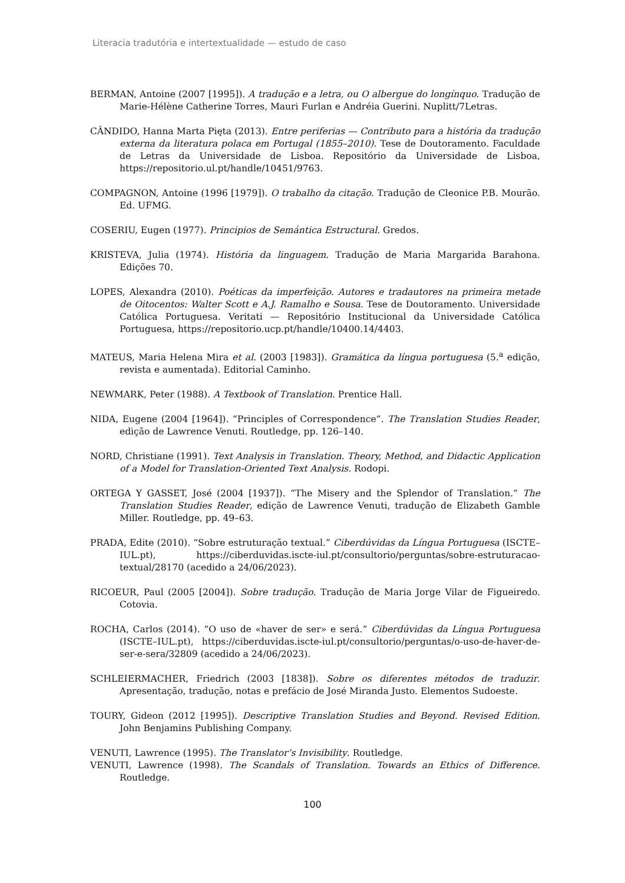Literacia tradutória e intertextualidade — estudo de caso
BERMAN, Antoine (2007 [1995]). A tradução e a letra, ou O albergue do longínquo. Tradução de Marie-Hélène Catherine Torres, Mauri Furlan e Andréia Guerini. Nuplitt/7Letras.
CÂNDIDO, Hanna Marta Pięta (2013). Entre periferias — Contributo para a história da tradução externa da literatura polaca em Portugal (1855–2010). Tese de Doutoramento. Faculdade de Letras da Universidade de Lisboa. Repositório da Universidade de Lisboa, https://repositorio.ul.pt/handle/10451/9763.
COMPAGNON, Antoine (1996 [1979]). O trabalho da citação. Tradução de Cleonice P.B. Mourão. Ed. UFMG.
COSERIU, Eugen (1977). Principios de Semántica Estructural. Gredos.
KRISTEVA, Julia (1974). História da linguagem. Tradução de Maria Margarida Barahona. Edições 70.
LOPES, Alexandra (2010). Poéticas da imperfeição. Autores e tradautores na primeira metade de Oitocentos: Walter Scott e A.J. Ramalho e Sousa. Tese de Doutoramento. Universidade Católica Portuguesa. Veritati — Repositório Institucional da Universidade Católica Portuguesa, https://repositorio.ucp.pt/handle/10400.14/4403.
MATEUS, Maria Helena Mira et al. (2003 [1983]). Gramática da língua portuguesa (5.<sup>a</sup> edição, revista e aumentada). Editorial Caminho.
NEWMARK, Peter (1988). A Textbook of Translation. Prentice Hall.
NIDA, Eugene (2004 [1964]). “Principles of Correspondence”. The Translation Studies Reader, edição de Lawrence Venuti. Routledge, pp. 126–140.
NORD, Christiane (1991). Text Analysis in Translation. Theory, Method, and Didactic Application of a Model for Translation-Oriented Text Analysis. Rodopi.
ORTEGA Y GASSET, José (2004 [1937]). “The Misery and the Splendor of Translation.” The Translation Studies Reader, edição de Lawrence Venuti, tradução de Elizabeth Gamble Miller. Routledge, pp. 49–63.
PRADA, Edite (2010). “Sobre estruturação textual.” Ciberdúvidas da Língua Portuguesa (ISCTE–IUL.pt), https://ciberduvidas.iscte-iul.pt/consultorio/perguntas/sobre-estruturacao-textual/28170 (acedido a 24/06/2023).
RICOEUR, Paul (2005 [2004]). Sobre tradução. Tradução de Maria Jorge Vilar de Figueiredo. Cotovia.
ROCHA, Carlos (2014). “O uso de «haver de ser» e será.” Ciberdúvidas da Língua Portuguesa (ISCTE–IUL.pt), https://ciberduvidas.iscte-iul.pt/consultorio/perguntas/o-uso-de-haver-de-ser-e-sera/32809 (acedido a 24/06/2023).
SCHLEIERMACHER, Friedrich (2003 [1838]). Sobre os diferentes métodos de traduzir. Apresentação, tradução, notas e prefácio de José Miranda Justo. Elementos Sudoeste.
TOURY, Gideon (2012 [1995]). Descriptive Translation Studies and Beyond. Revised Edition. John Benjamins Publishing Company.
VENUTI, Lawrence (1995). The Translator’s Invisibility. Routledge.
VENUTI, Lawrence (1998). The Scandals of Translation. Towards an Ethics of Difference. Routledge.
100